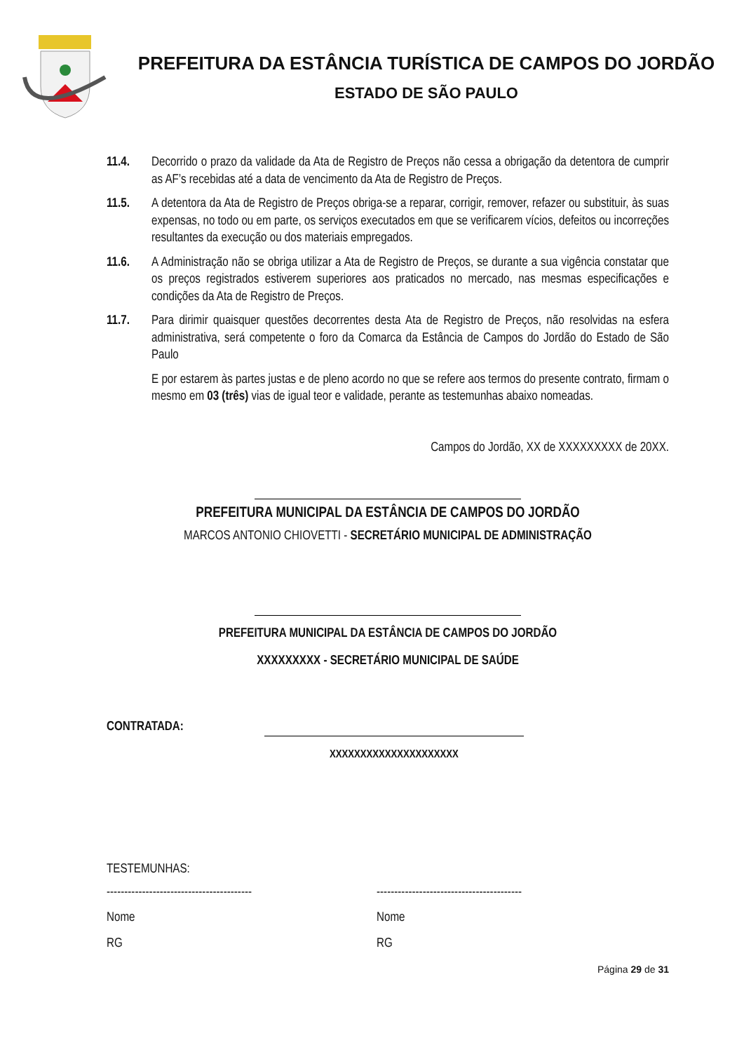PREFEITURA DA ESTÂNCIA TURÍSTICA DE CAMPOS DO JORDÃO
ESTADO DE SÃO PAULO
11.4. Decorrido o prazo da validade da Ata de Registro de Preços não cessa a obrigação da detentora de cumprir as AF’s recebidas até a data de vencimento da Ata de Registro de Preços.
11.5. A detentora da Ata de Registro de Preços obriga-se a reparar, corrigir, remover, refazer ou substituir, às suas expensas, no todo ou em parte, os serviços executados em que se verificarem vícios, defeitos ou incorreções resultantes da execução ou dos materiais empregados.
11.6. A Administração não se obriga utilizar a Ata de Registro de Preços, se durante a sua vigência constatar que os preços registrados estiverem superiores aos praticados no mercado, nas mesmas especificações e condições da Ata de Registro de Preços.
11.7. Para dirimir quaisquer questões decorrentes desta Ata de Registro de Preços, não resolvidas na esfera administrativa, será competente o foro da Comarca da Estância de Campos do Jordão do Estado de São Paulo
E por estarem às partes justas e de pleno acordo no que se refere aos termos do presente contrato, firmam o mesmo em 03 (três) vias de igual teor e validade, perante as testemunhas abaixo nomeadas.
Campos do Jordão, XX de XXXXXXXXX de 20XX.
PREFEITURA MUNICIPAL DA ESTÂNCIA DE CAMPOS DO JORDÃO
MARCOS ANTONIO CHIOVETTI - SECRETÁRIO MUNICIPAL DE ADMINISTRAÇÃO
PREFEITURA MUNICIPAL DA ESTÂNCIA DE CAMPOS DO JORDÃO
XXXXXXXXX - SECRETÁRIO MUNICIPAL DE SAÚDE
CONTRATADA:
XXXXXXXXXXXXXXXXXXXXX
TESTEMUNHAS:
-----------------------------------------
-----------------------------------------
Nome Nome
RG RG
Página 29 de 31